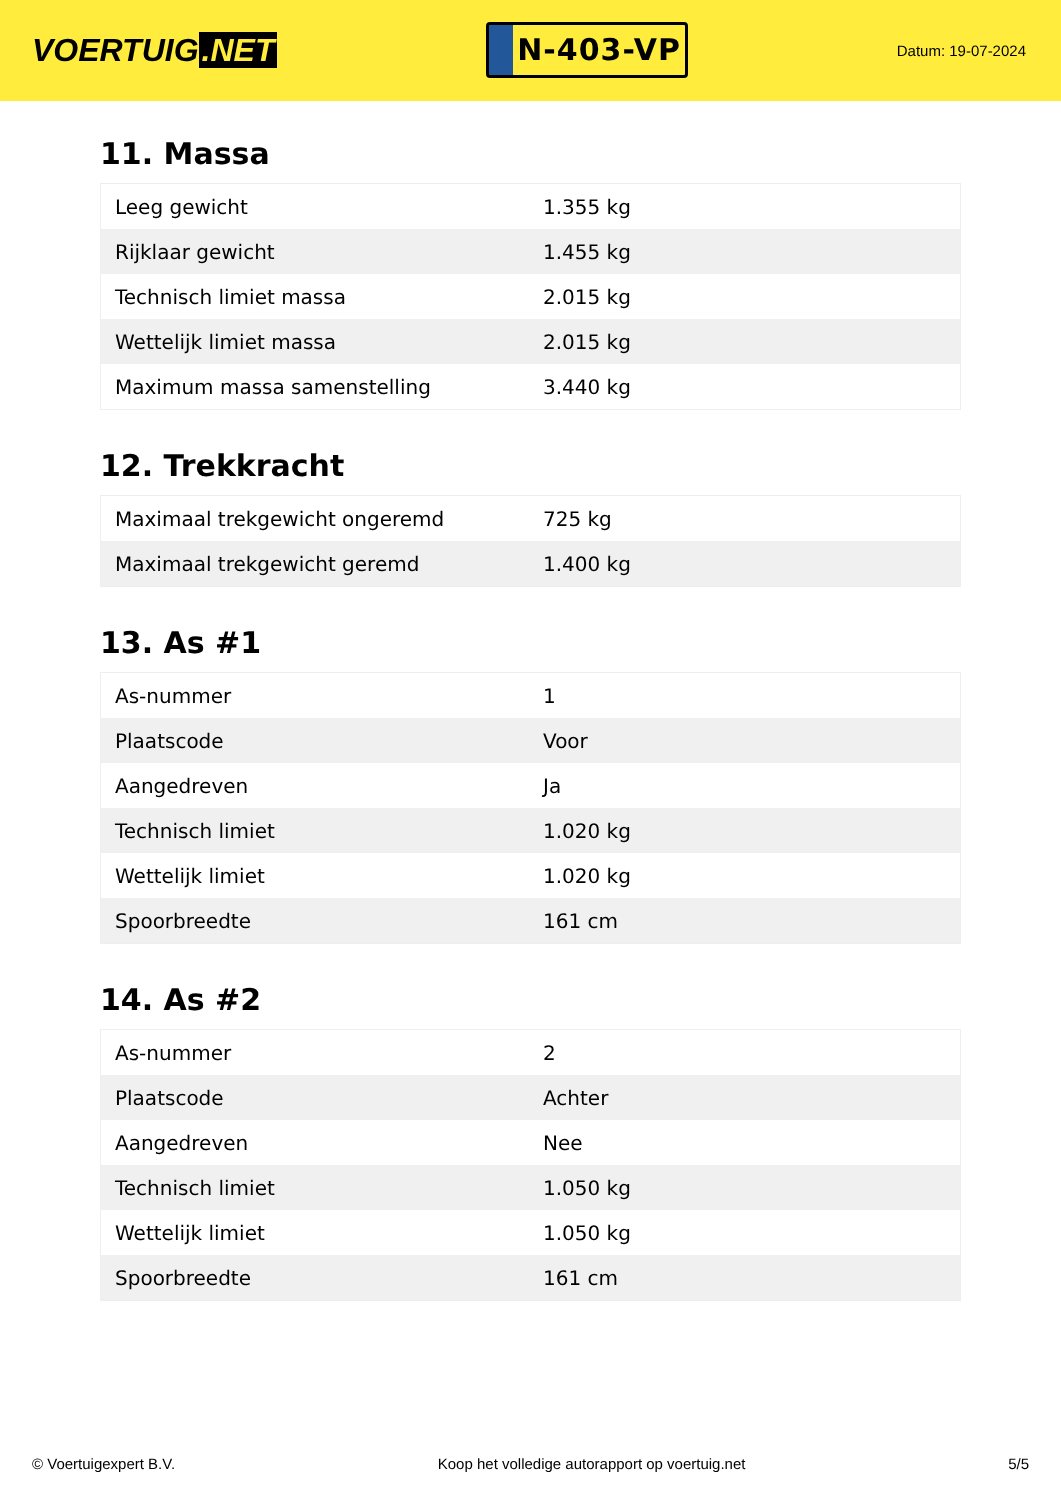VOERTUIG.NET
N-403-VP
Datum: 19-07-2024
11. Massa
| Leeg gewicht | 1.355 kg |
| Rijklaar gewicht | 1.455 kg |
| Technisch limiet massa | 2.015 kg |
| Wettelijk limiet massa | 2.015 kg |
| Maximum massa samenstelling | 3.440 kg |
12. Trekkracht
| Maximaal trekgewicht ongeremd | 725 kg |
| Maximaal trekgewicht geremd | 1.400 kg |
13. As #1
| As-nummer | 1 |
| Plaatscode | Voor |
| Aangedreven | Ja |
| Technisch limiet | 1.020 kg |
| Wettelijk limiet | 1.020 kg |
| Spoorbreedte | 161 cm |
14. As #2
| As-nummer | 2 |
| Plaatscode | Achter |
| Aangedreven | Nee |
| Technisch limiet | 1.050 kg |
| Wettelijk limiet | 1.050 kg |
| Spoorbreedte | 161 cm |
© Voertuigexpert B.V. Koop het volledige autorapport op voertuig.net 5/5